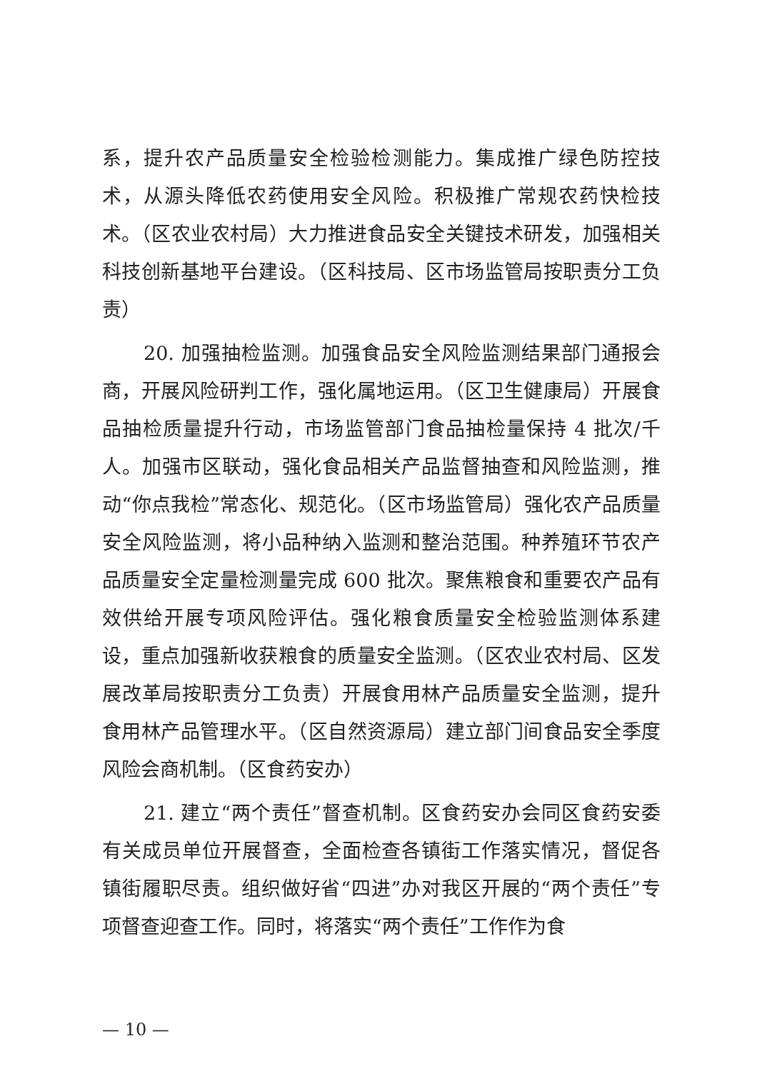系，提升农产品质量安全检验检测能力。集成推广绿色防控技术，从源头降低农药使用安全风险。积极推广常规农药快检技术。（区农业农村局）大力推进食品安全关键技术研发，加强相关科技创新基地平台建设。（区科技局、区市场监管局按职责分工负责）
20. 加强抽检监测。加强食品安全风险监测结果部门通报会商，开展风险研判工作，强化属地运用。（区卫生健康局）开展食品抽检质量提升行动，市场监管部门食品抽检量保持 4 批次/千人。加强市区联动，强化食品相关产品监督抽查和风险监测，推动“你点我检”常态化、规范化。（区市场监管局）强化农产品质量安全风险监测，将小品种纳入监测和整治范围。种养殖环节农产品质量安全定量检测量完成 600 批次。聚焦粮食和重要农产品有效供给开展专项风险评估。强化粮食质量安全检验监测体系建设，重点加强新收获粮食的质量安全监测。（区农业农村局、区发展改革局按职责分工负责）开展食用林产品质量安全监测，提升食用林产品管理水平。（区自然资源局）建立部门间食品安全季度风险会商机制。（区食药安办）
21. 建立“两个责任”督查机制。区食药安办会同区食药安委有关成员单位开展督查，全面检查各镇街工作落实情况，督促各镇街履职尽责。组织做好省“四进”办对我区开展的“两个责任”专项督查迎查工作。同时，将落实“两个责任”工作作为食
— 10 —